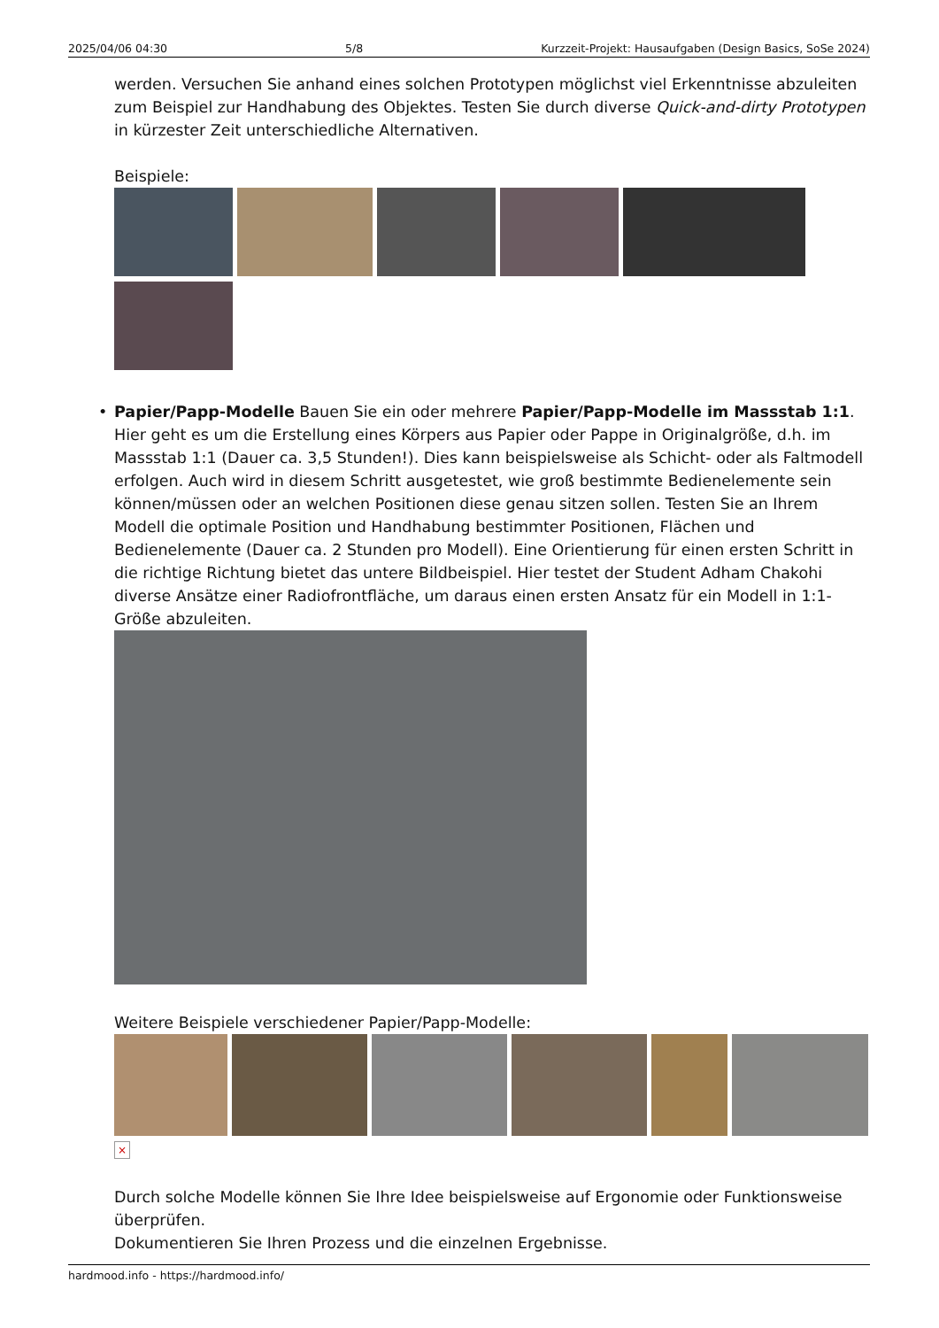2025/04/06 04:30 5/8 Kurzzeit-Projekt: Hausaufgaben (Design Basics, SoSe 2024)
werden. Versuchen Sie anhand eines solchen Prototypen möglichst viel Erkenntnisse abzuleiten zum Beispiel zur Handhabung des Objektes. Testen Sie durch diverse Quick-and-dirty Prototypen in kürzester Zeit unterschiedliche Alternativen.
Beispiele:
• Papier/Papp-Modelle Bauen Sie ein oder mehrere Papier/Papp-Modelle im Massstab 1:1. Hier geht es um die Erstellung eines Körpers aus Papier oder Pappe in Originalgröße, d.h. im Massstab 1:1 (Dauer ca. 3,5 Stunden!). Dies kann beispielsweise als Schicht- oder als Faltmodell erfolgen. Auch wird in diesem Schritt ausgetestet, wie groß bestimmte Bedienelemente sein können/müssen oder an welchen Positionen diese genau sitzen sollen. Testen Sie an Ihrem Modell die optimale Position und Handhabung bestimmter Positionen, Flächen und Bedienelemente (Dauer ca. 2 Stunden pro Modell). Eine Orientierung für einen ersten Schritt in die richtige Richtung bietet das untere Bildbeispiel. Hier testet der Student Adham Chakohi diverse Ansätze einer Radiofrontfläche, um daraus einen ersten Ansatz für ein Modell in 1:1-Größe abzuleiten.
Weitere Beispiele verschiedener Papier/Papp-Modelle:
×
Durch solche Modelle können Sie Ihre Idee beispielsweise auf Ergonomie oder Funktionsweise überprüfen.
Dokumentieren Sie Ihren Prozess und die einzelnen Ergebnisse.
hardmood.info - https://hardmood.info/